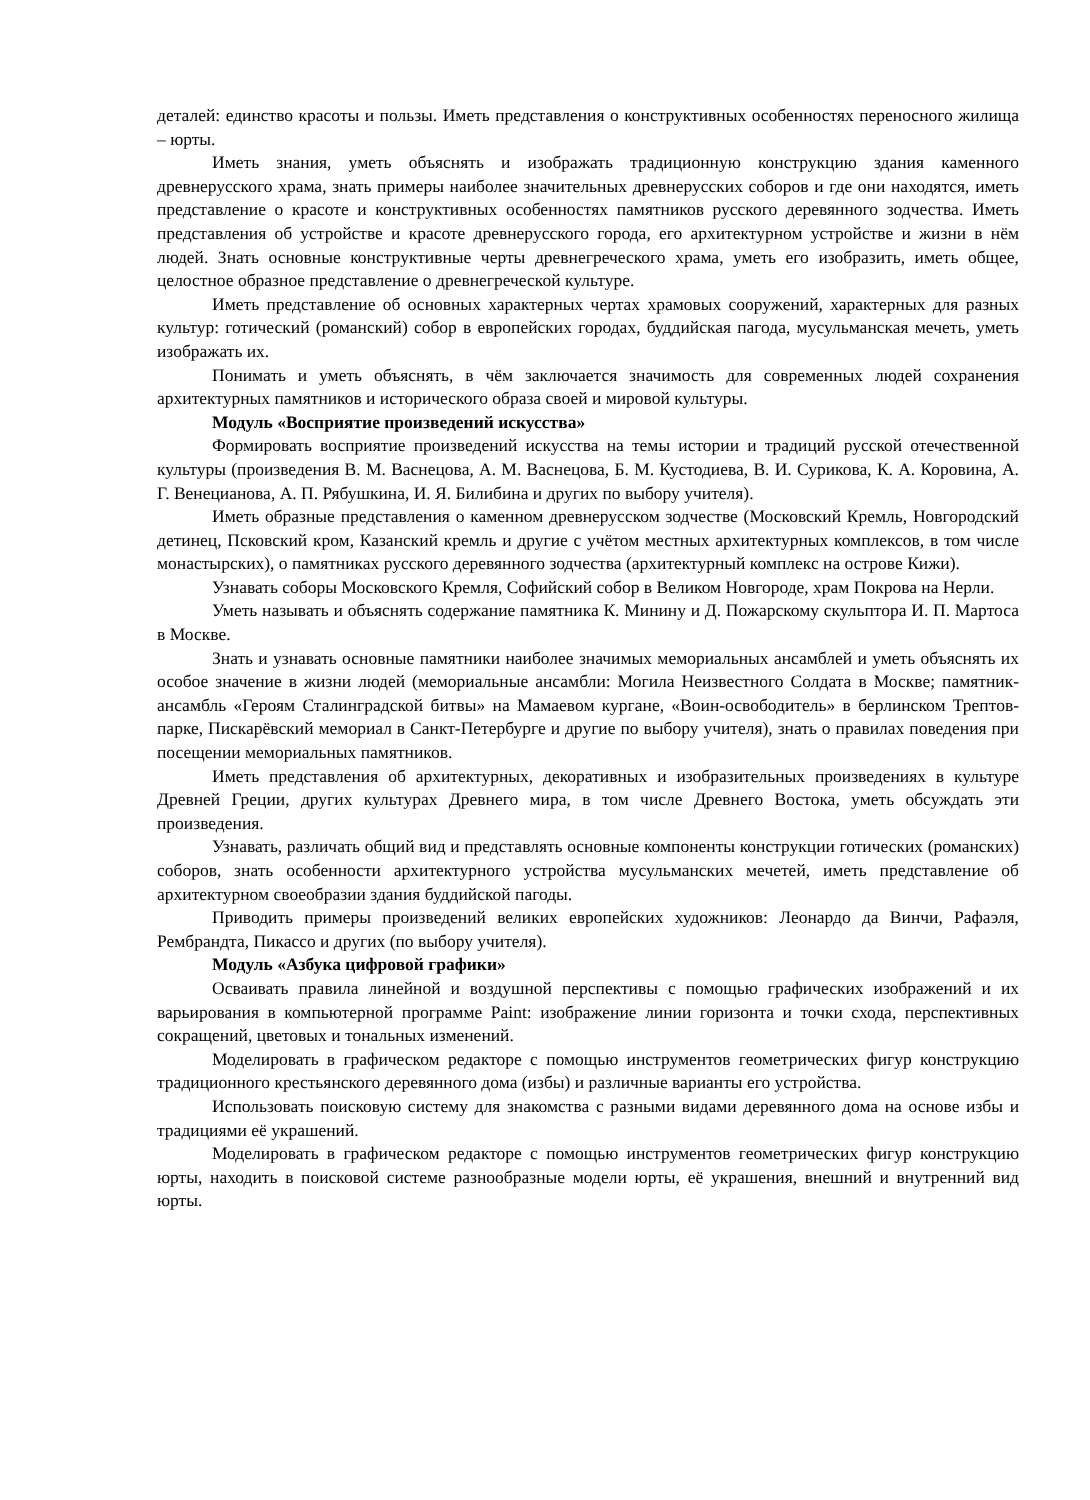деталей: единство красоты и пользы. Иметь представления о конструктивных особенностях переносного жилища – юрты.
Иметь знания, уметь объяснять и изображать традиционную конструкцию здания каменного древнерусского храма, знать примеры наиболее значительных древнерусских соборов и где они находятся, иметь представление о красоте и конструктивных особенностях памятников русского деревянного зодчества. Иметь представления об устройстве и красоте древнерусского города, его архитектурном устройстве и жизни в нём людей. Знать основные конструктивные черты древнегреческого храма, уметь его изобразить, иметь общее, целостное образное представление о древнегреческой культуре.
Иметь представление об основных характерных чертах храмовых сооружений, характерных для разных культур: готический (романский) собор в европейских городах, буддийская пагода, мусульманская мечеть, уметь изображать их.
Понимать и уметь объяснять, в чём заключается значимость для современных людей сохранения архитектурных памятников и исторического образа своей и мировой культуры.
Модуль «Восприятие произведений искусства»
Формировать восприятие произведений искусства на темы истории и традиций русской отечественной культуры (произведения В. М. Васнецова, А. М. Васнецова, Б. М. Кустодиева, В. И. Сурикова, К. А. Коровина, А. Г. Венецианова, А. П. Рябушкина, И. Я. Билибина и других по выбору учителя).
Иметь образные представления о каменном древнерусском зодчестве (Московский Кремль, Новгородский детинец, Псковский кром, Казанский кремль и другие с учётом местных архитектурных комплексов, в том числе монастырских), о памятниках русского деревянного зодчества (архитектурный комплекс на острове Кижи).
Узнавать соборы Московского Кремля, Софийский собор в Великом Новгороде, храм Покрова на Нерли.
Уметь называть и объяснять содержание памятника К. Минину и Д. Пожарскому скульптора И. П. Мартоса в Москве.
Знать и узнавать основные памятники наиболее значимых мемориальных ансамблей и уметь объяснять их особое значение в жизни людей (мемориальные ансамбли: Могила Неизвестного Солдата в Москве; памятник-ансамбль «Героям Сталинградской битвы» на Мамаевом кургане, «Воин-освободитель» в берлинском Трептов-парке, Пискарёвский мемориал в Санкт-Петербурге и другие по выбору учителя), знать о правилах поведения при посещении мемориальных памятников.
Иметь представления об архитектурных, декоративных и изобразительных произведениях в культуре Древней Греции, других культурах Древнего мира, в том числе Древнего Востока, уметь обсуждать эти произведения.
Узнавать, различать общий вид и представлять основные компоненты конструкции готических (романских) соборов, знать особенности архитектурного устройства мусульманских мечетей, иметь представление об архитектурном своеобразии здания буддийской пагоды.
Приводить примеры произведений великих европейских художников: Леонардо да Винчи, Рафаэля, Рембрандта, Пикассо и других (по выбору учителя).
Модуль «Азбука цифровой графики»
Осваивать правила линейной и воздушной перспективы с помощью графических изображений и их варьирования в компьютерной программе Paint: изображение линии горизонта и точки схода, перспективных сокращений, цветовых и тональных изменений.
Моделировать в графическом редакторе с помощью инструментов геометрических фигур конструкцию традиционного крестьянского деревянного дома (избы) и различные варианты его устройства.
Использовать поисковую систему для знакомства с разными видами деревянного дома на основе избы и традициями её украшений.
Моделировать в графическом редакторе с помощью инструментов геометрических фигур конструкцию юрты, находить в поисковой системе разнообразные модели юрты, её украшения, внешний и внутренний вид юрты.